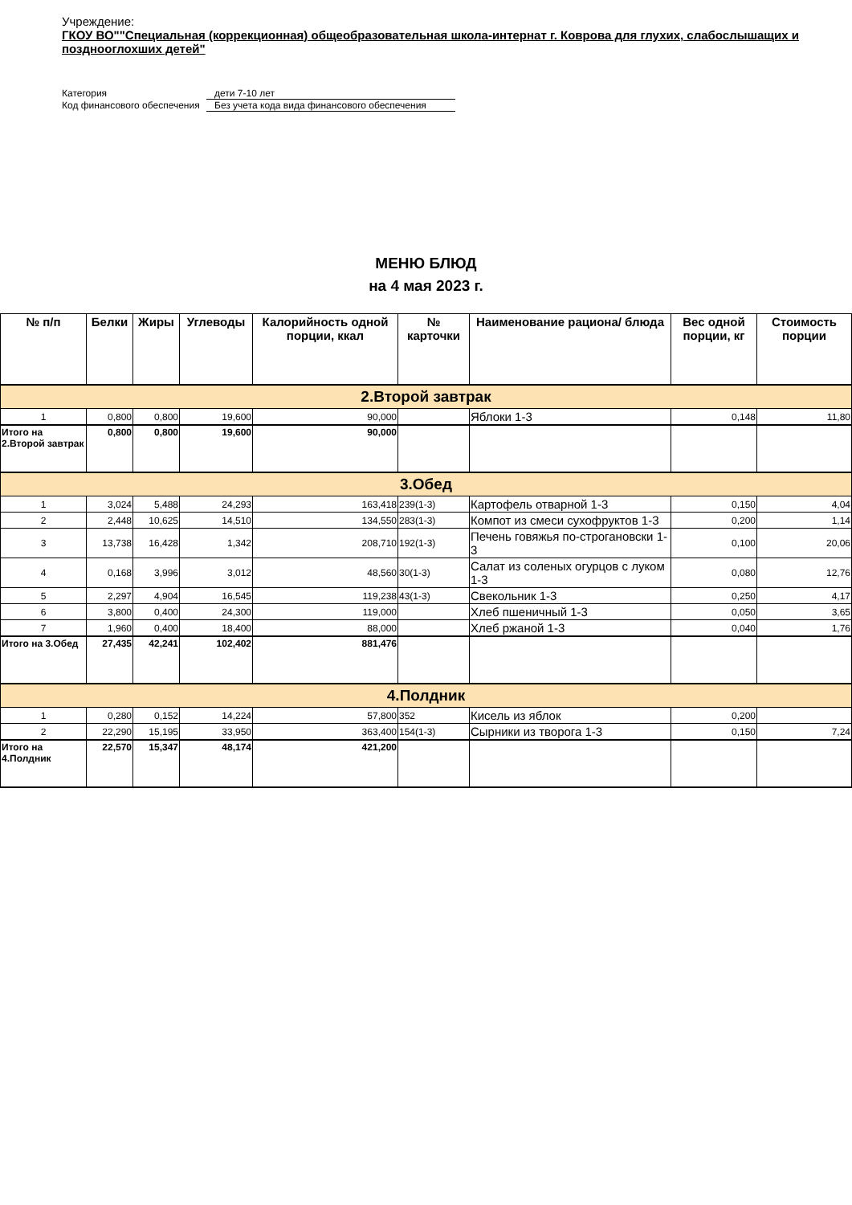Учреждение:
ГКОУ ВО""Специальная (коррекционная) общеобразовательная школа-интернат г. Коврова для глухих, слабослышащих и позднооглохших детей"
Категория дети 7-10 лет
Код финансового обеспечения Без учета кода вида финансового обеспечения
МЕНЮ БЛЮД
на 4 мая 2023 г.
| № п/п | Белки | Жиры | Углеводы | Калорийность одной порции, ккал | № карточки | Наименование рациона/ блюда | Вес одной порции, кг | Стоимость порции |
| --- | --- | --- | --- | --- | --- | --- | --- | --- |
| 2.Второй завтрак | | | | | | | | |
| 1 | 0,800 | 0,800 | 19,600 | 90,000 | | Яблоки 1-3 | 0,148 | 11,80 |
| Итого на 2.Второй завтрак | 0,800 | 0,800 | 19,600 | 90,000 | | | | |
| 3.Обед | | | | | | | | |
| 1 | 3,024 | 5,488 | 24,293 | 163,418 | 239(1-3) | Картофель отварной 1-3 | 0,150 | 4,04 |
| 2 | 2,448 | 10,625 | 14,510 | 134,550 | 283(1-3) | Компот из смеси сухофруктов 1-3 | 0,200 | 1,14 |
| 3 | 13,738 | 16,428 | 1,342 | 208,710 | 192(1-3) | Печень говяжья по-строгановски 1-3 | 0,100 | 20,06 |
| 4 | 0,168 | 3,996 | 3,012 | 48,560 | 30(1-3) | Салат из соленых огурцов с луком 1-3 | 0,080 | 12,76 |
| 5 | 2,297 | 4,904 | 16,545 | 119,238 | 43(1-3) | Свекольник 1-3 | 0,250 | 4,17 |
| 6 | 3,800 | 0,400 | 24,300 | 119,000 | | Хлеб пшеничный 1-3 | 0,050 | 3,65 |
| 7 | 1,960 | 0,400 | 18,400 | 88,000 | | Хлеб ржаной 1-3 | 0,040 | 1,76 |
| Итого на 3.Обед | 27,435 | 42,241 | 102,402 | 881,476 | | | | |
| 4.Полдник | | | | | | | | |
| 1 | 0,280 | 0,152 | 14,224 | 57,800 | 352 | Кисель из яблок | 0,200 | |
| 2 | 22,290 | 15,195 | 33,950 | 363,400 | 154(1-3) | Сырники из творога 1-3 | 0,150 | 7,24 |
| Итого на 4.Полдник | 22,570 | 15,347 | 48,174 | 421,200 | | | | |